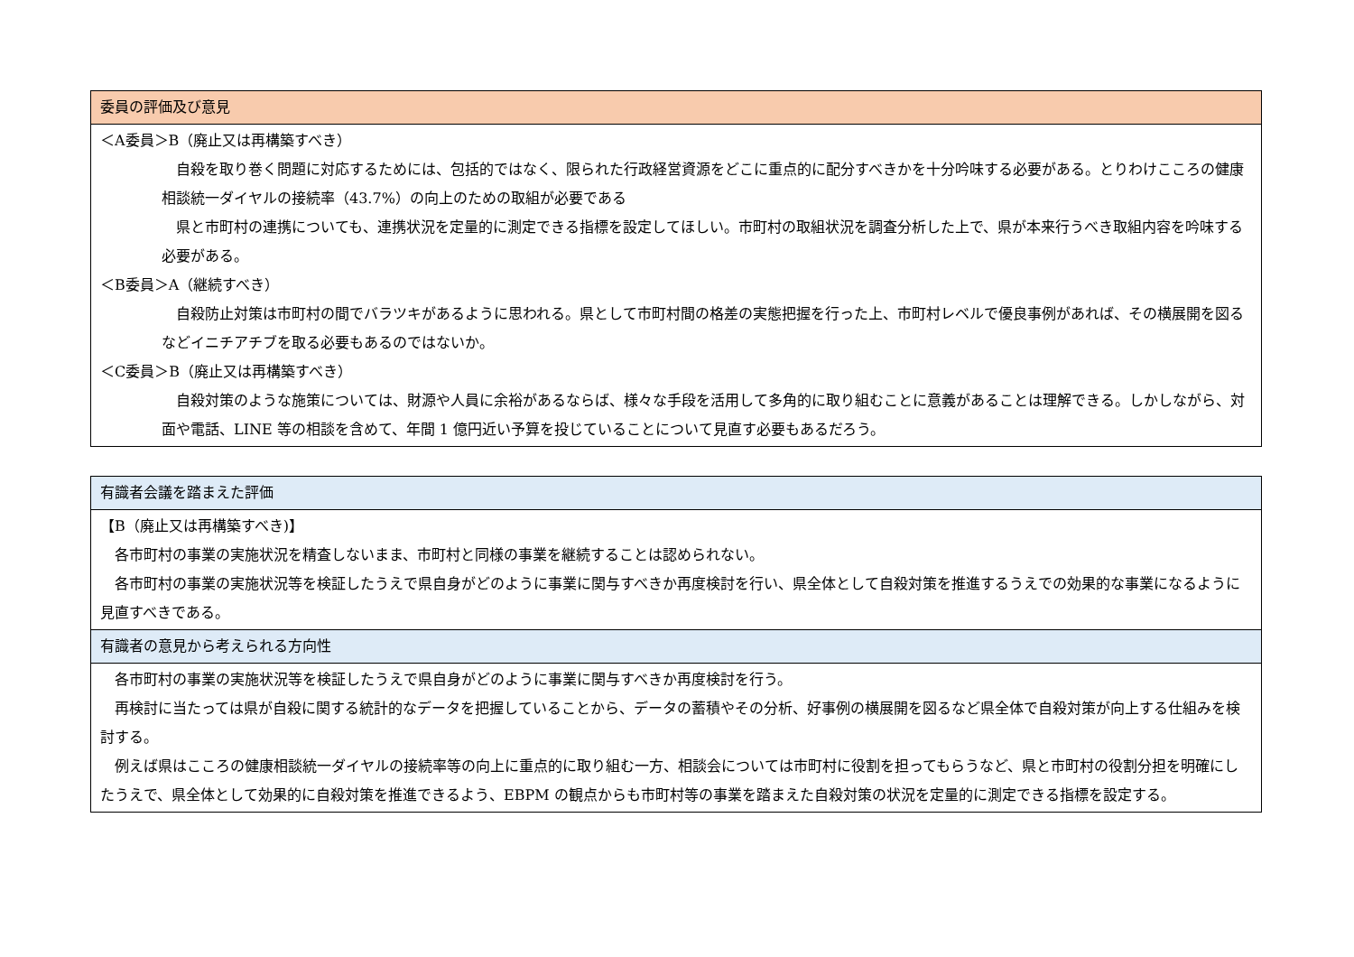| 委員の評価及び意見 |
| --- |
| ＜A委員＞B（廃止又は再構築すべき） 自殺を取り巻く問題に対応するためには、包括的ではなく、限られた行政経営資源をどこに重点的に配分すべきかを十分吟味する必要がある。とりわけこころの健康相談統一ダイヤルの接続率（43.7%）の向上のための取組が必要である 県と市町村の連携についても、連携状況を定量的に測定できる指標を設定してほしい。市町村の取組状況を調査分析した上で、県が本来行うべき取組内容を吟味する必要がある。 ＜B委員＞A（継続すべき） 自殺防止対策は市町村の間でバラツキがあるように思われる。県として市町村間の格差の実態把握を行った上、市町村レベルで優良事例があれば、その横展開を図るなどイニチアチブを取る必要もあるのではないか。 ＜C委員＞B（廃止又は再構築すべき） 自殺対策のような施策については、財源や人員に余裕があるならば、様々な手段を活用して多角的に取り組むことに意義があることは理解できる。しかしながら、対面や電話、LINE 等の相談を含めて、年間 1 億円近い予算を投じていることについて見直す必要もあるだろう。 |
| 有識者会議を踏まえた評価 |
| --- |
| 【B（廃止又は再構築すべき)】 各市町村の事業の実施状況を精査しないまま、市町村と同様の事業を継続することは認められない。 各市町村の事業の実施状況等を検証したうえで県自身がどのように事業に関与すべきか再度検討を行い、県全体として自殺対策を推進するうえでの効果的な事業になるように見直すべきである。 |
| 有識者の意見から考えられる方向性 |
| 各市町村の事業の実施状況等を検証したうえで県自身がどのように事業に関与すべきか再度検討を行う。 再検討に当たっては県が自殺に関する統計的なデータを把握していることから、データの蓄積やその分析、好事例の横展開を図るなど県全体で自殺対策が向上する仕組みを検討する。 例えば県はこころの健康相談統一ダイヤルの接続率等の向上に重点的に取り組む一方、相談会については市町村に役割を担ってもらうなど、県と市町村の役割分担を明確にしたうえで、県全体として効果的に自殺対策を推進できるよう、EBPM の観点からも市町村等の事業を踏まえた自殺対策の状況を定量的に測定できる指標を設定する。 |